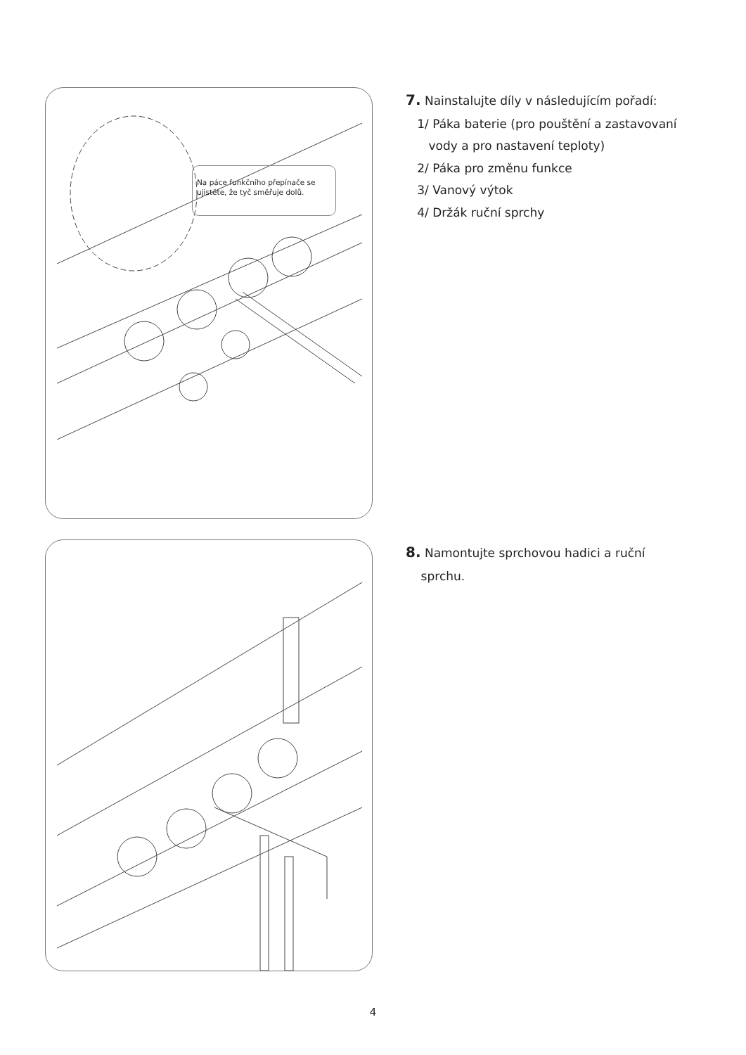Na páce funkčního přepínače se ujistěte, že tyč směřuje dolů.
7. Nainstalujte díly v následujícím pořadí:
1/ Páka baterie (pro pouštění a zastavovaní
vody a pro nastavení teploty)
2/ Páka pro změnu funkce
3/ Vanový výtok
4/ Držák ruční sprchy
8. Namontujte sprchovou hadici a ruční
sprchu.
4